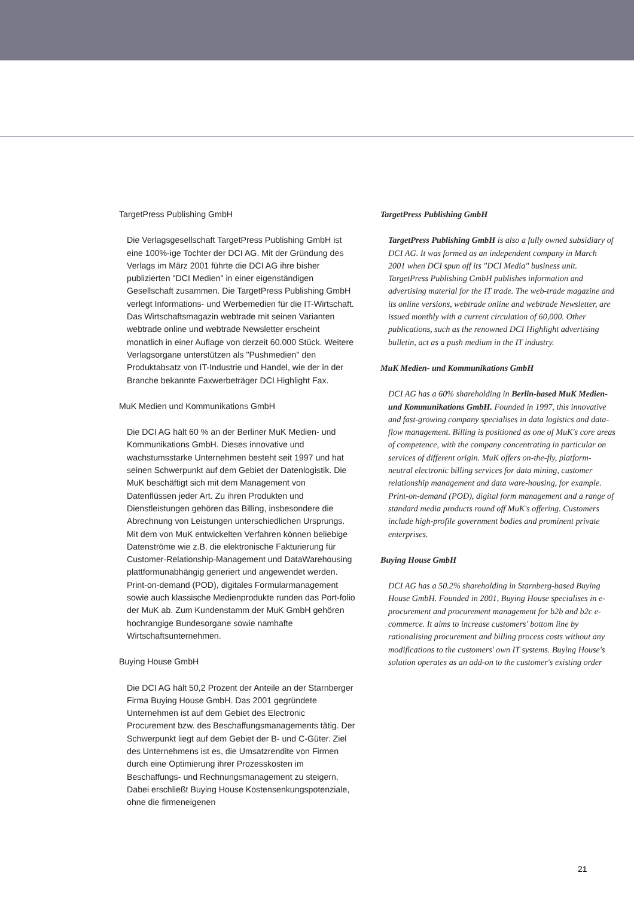TargetPress Publishing GmbH
Die Verlagsgesellschaft TargetPress Publishing GmbH ist eine 100%-ige Tochter der DCI AG. Mit der Gründung des Verlags im März 2001 führte die DCI AG ihre bisher publizierten "DCI Medien" in einer eigenständigen Gesellschaft zusammen. Die TargetPress Publishing GmbH verlegt Informations- und Werbemedien für die IT-Wirtschaft. Das Wirtschaftsmagazin webtrade mit seinen Varianten webtrade online und webtrade Newsletter erscheint monatlich in einer Auflage von derzeit 60.000 Stück. Weitere Verlagsorgane unterstützen als "Pushmedien" den Produktabsatz von IT-Industrie und Handel, wie der in der Branche bekannte Faxwerbeträger DCI Highlight Fax.
MuK Medien und Kommunikations GmbH
Die DCI AG hält 60 % an der Berliner MuK Medien- und Kommunikations GmbH. Dieses innovative und wachstumsstarke Unternehmen besteht seit 1997 und hat seinen Schwerpunkt auf dem Gebiet der Datenlogistik. Die MuK beschäftigt sich mit dem Management von Datenflüssen jeder Art. Zu ihren Produkten und Dienstleistungen gehören das Billing, insbesondere die Abrechnung von Leistungen unterschiedlichen Ursprungs. Mit dem von MuK entwickelten Verfahren können beliebige Datenströme wie z.B. die elektronische Fakturierung für Customer-Relationship-Management und DataWarehousing plattformunabhängig generiert und angewendet werden. Print-on-demand (POD), digitales Formularmanagement sowie auch klassische Medienprodukte runden das Port-folio der MuK ab. Zum Kundenstamm der MuK GmbH gehören hochrangige Bundesorgane sowie namhafte Wirtschaftsunternehmen.
Buying House GmbH
Die DCI AG hält 50,2 Prozent der Anteile an der Starnberger Firma Buying House GmbH. Das 2001 gegründete Unternehmen ist auf dem Gebiet des Electronic Procurement bzw. des Beschaffungsmanagements tätig. Der Schwerpunkt liegt auf dem Gebiet der B- und C-Güter. Ziel des Unternehmens ist es, die Umsatzrendite von Firmen durch eine Optimierung ihrer Prozesskosten im Beschaffungs- und Rechnungsmanagement zu steigern. Dabei erschließt Buying House Kostensenkungspotenziale, ohne die firmeneigenen
TargetPress Publishing GmbH
TargetPress Publishing GmbH is also a fully owned subsidiary of DCI AG. It was formed as an independent company in March 2001 when DCI spun off its "DCI Media" business unit. TargetPress Publishing GmbH publishes information and advertising material for the IT trade. The web-trade magazine and its online versions, webtrade online and webtrade Newsletter, are issued monthly with a current circulation of 60,000. Other publications, such as the renowned DCI Highlight advertising bulletin, act as a push medium in the IT industry.
MuK Medien- und Kommunikations GmbH
DCI AG has a 60% shareholding in Berlin-based MuK Medien- und Kommunikations GmbH. Founded in 1997, this innovative and fast-growing company specialises in data logistics and data-flow management. Billing is positioned as one of MuK's core areas of competence, with the company concentrating in particular on services of different origin. MuK offers on-the-fly, platform-neutral electronic billing services for data mining, customer relationship management and data ware-housing, for example. Print-on-demand (POD), digital form management and a range of standard media products round off MuK's offering. Customers include high-profile government bodies and prominent private enterprises.
Buying House GmbH
DCI AG has a 50.2% shareholding in Starnberg-based Buying House GmbH. Founded in 2001, Buying House specialises in e-procurement and procurement management for b2b and b2c e-commerce. It aims to increase customers' bottom line by rationalising procurement and billing process costs without any modifications to the customers' own IT systems. Buying House's solution operates as an add-on to the customer's existing order
21